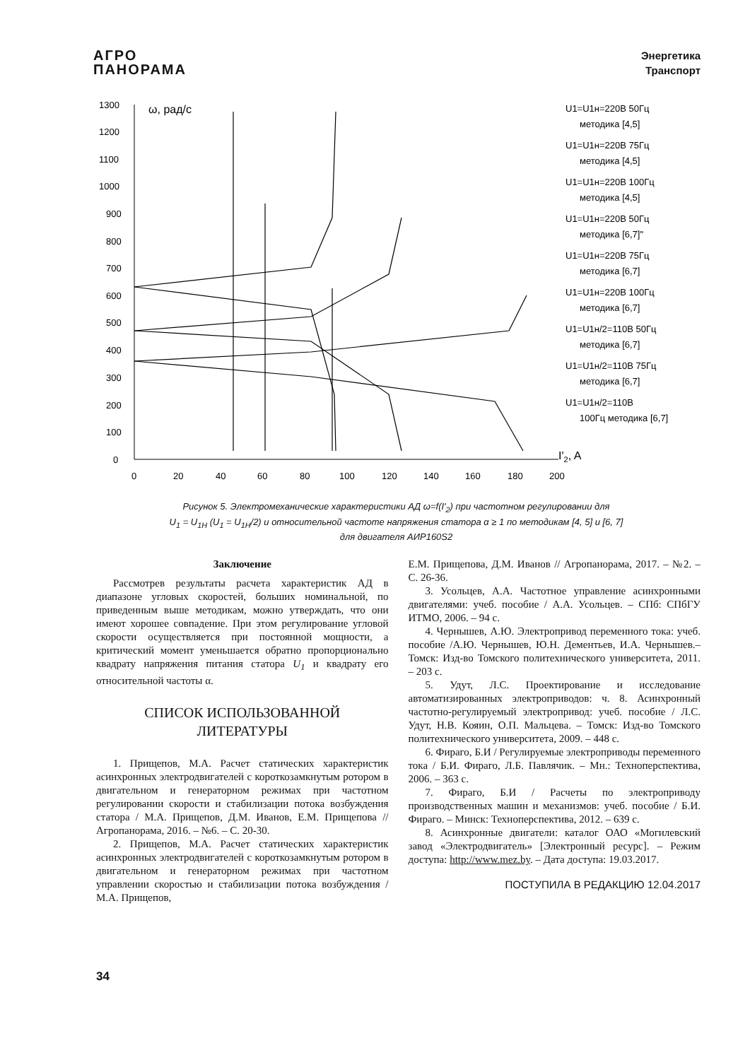АГРО
ПАНОРАМА
Энергетика
Транспорт
1300
1200
1100
1000
900
800
700
600
500
400
300
200
100
0
0
20
40
60
80
100
120
140
160
180
200
ω, рад/с
I'2, A
U1=U1н=220В 50Гц
методика [4,5]
U1=U1н=220В 75Гц
методика [4,5]
U1=U1н=220В 100Гц
методика [4,5]
U1=U1н=220В 50Гц
методика [6,7]"
U1=U1н=220В 75Гц
методика [6,7]
U1=U1н=220В 100Гц
методика [6,7]
U1=U1н/2=110В 50Гц
методика [6,7]
U1=U1н/2=110В 75Гц
методика [6,7]
U1=U1н/2=110В
100Гц методика [6,7]
Рисунок 5. Электромеханические характеристики АД ω=f(I'<sub>2</sub>) при частотном регулировании для
U<sub>1</sub> = U<sub>1H</sub> (U<sub>1</sub> = U<sub>1H</sub>/2) и относительной частоте напряжения статора α ≥ 1 по методикам [4, 5] и [6, 7]
для двигателя АИР160S2
Заключение
Рассмотрев результаты расчета характеристик АД в диапазоне угловых скоростей, больших номинальной, по приведенным выше методикам, можно утверждать, что они имеют хорошее совпадение. При этом регулирование угловой скорости осуществляется при постоянной мощности, а критический момент уменьшается обратно пропорционально квадрату напряжения питания статора U<sub>1</sub> и квадрату его относительной частоты α.
СПИСОК ИСПОЛЬЗОВАННОЙ
ЛИТЕРАТУРЫ
1. Прищепов, М.А. Расчет статических характеристик асинхронных электродвигателей с короткозамкнутым ротором в двигательном и генераторном режимах при частотном регулировании скорости и стабилизации потока возбуждения статора / М.А. Прищепов, Д.М. Иванов, Е.М. Прищепова // Агропанорама, 2016. – №6. – С. 20-30.
2. Прищепов, М.А. Расчет статических характеристик асинхронных электродвигателей с короткозамкнутым ротором в двигательном и генераторном режимах при частотном управлении скоростью и стабилизации потока возбуждения / М.А. Прищепов,
Е.М. Прищепова, Д.М. Иванов // Агропанорама, 2017. – №2. – С. 26-36.
3. Усольцев, А.А. Частотное управление асинхронными двигателями: учеб. пособие / А.А. Усольцев. – СПб: СПбГУ ИТМО, 2006. – 94 с.
4. Чернышев, А.Ю. Электропривод переменного тока: учеб. пособие /А.Ю. Чернышев, Ю.Н. Дементьев, И.А. Чернышев.–Томск: Изд-во Томского политехнического университета, 2011. – 203 с.
5. Удут, Л.С. Проектирование и исследование автоматизированных электроприводов: ч. 8. Асинхронный частотно-регулируемый электропривод: учеб. пособие / Л.С. Удут, Н.В. Кояин, О.П. Мальцева. – Томск: Изд-во Томского политехнического университета, 2009. – 448 с.
6. Фираго, Б.И / Регулируемые электроприводы переменного тока / Б.И. Фираго, Л.Б. Павлячик. – Мн.: Техноперспектива, 2006. – 363 с.
7. Фираго, Б.И / Расчеты по электроприводу производственных машин и механизмов: учеб. пособие / Б.И. Фираго. – Минск: Техноперспектива, 2012. – 639 с.
8. Асинхронные двигатели: каталог ОАО «Могилевский завод «Электродвигатель» [Электронный ресурс]. – Режим доступа: http://www.mez.by. – Дата доступа: 19.03.2017.
ПОСТУПИЛА В РЕДАКЦИЮ 12.04.2017
34